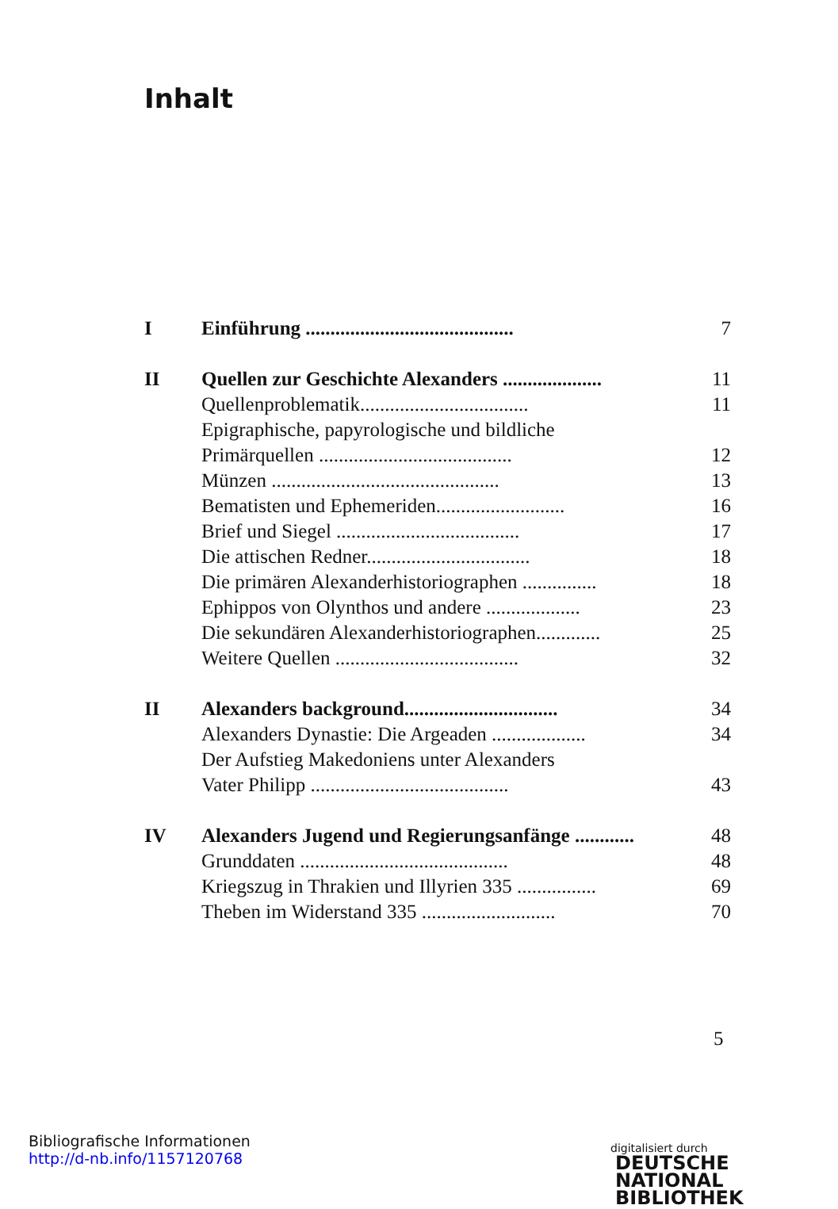Inhalt
| I | Einführung .......................................... | 7 |
| II | Quellen zur Geschichte Alexanders .................... | 11 |
| | Quellenproblematik.................................. | 11 |
| | Epigraphische, papyrologische und bildliche | |
| | Primärquellen ....................................... | 12 |
| | Münzen .............................................. | 13 |
| | Bematisten und Ephemeriden.......................... | 16 |
| | Brief und Siegel ..................................... | 17 |
| | Die attischen Redner................................. | 18 |
| | Die primären Alexanderhistoriographen ............... | 18 |
| | Ephippos von Olynthos und andere ................... | 23 |
| | Die sekundären Alexanderhistoriographen............. | 25 |
| | Weitere Quellen ..................................... | 32 |
| II | Alexanders background............................... | 34 |
| | Alexanders Dynastie: Die Argeaden ................... | 34 |
| | Der Aufstieg Makedoniens unter Alexanders | |
| | Vater Philipp ........................................ | 43 |
| IV | Alexanders Jugend und Regierungsanfänge ............ | 48 |
| | Grunddaten .......................................... | 48 |
| | Kriegszug in Thrakien und Illyrien 335 ................ | 69 |
| | Theben im Widerstand 335 ........................... | 70 |
5
Bibliografische Informationen
http://d-nb.info/1157120768
digitalisiert durch DEUTSCHE
NATIONAL
BIBLIOTHEK